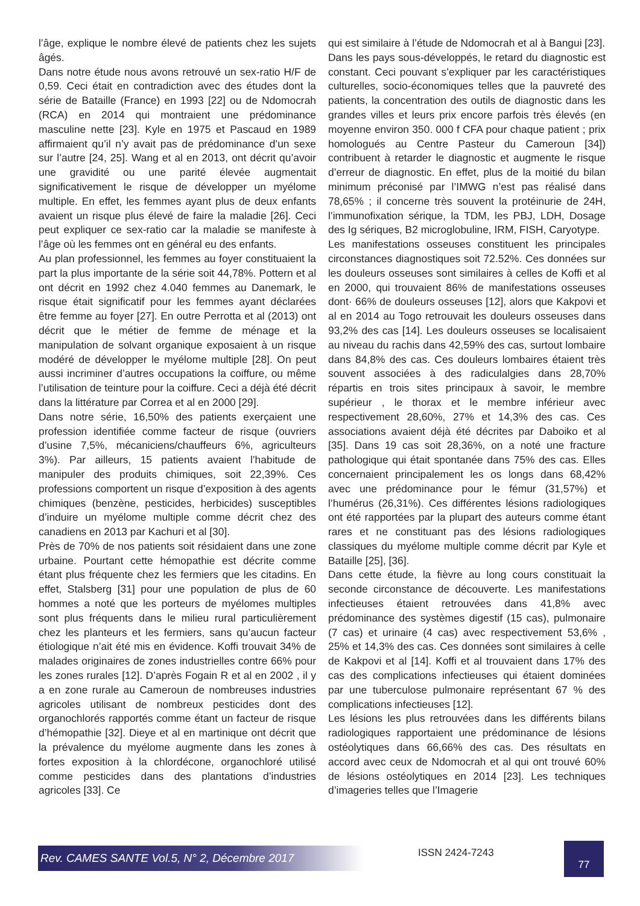l’âge, explique le nombre élevé de patients chez les sujets âgés.
Dans notre étude nous avons retrouvé un sex-ratio H/F de 0,59. Ceci était en contradiction avec des études dont la série de Bataille (France) en 1993 [22] ou de Ndomocrah (RCA) en 2014 qui montraient une prédominance masculine nette [23]. Kyle en 1975 et Pascaud en 1989 affirmaient qu’il n’y avait pas de prédominance d’un sexe sur l’autre [24, 25]. Wang et al en 2013, ont décrit qu’avoir une gravidité ou une parité élevée augmentait significativement le risque de développer un myélome multiple. En effet, les femmes ayant plus de deux enfants avaient un risque plus élevé de faire la maladie [26]. Ceci peut expliquer ce sex-ratio car la maladie se manifeste à l’âge où les femmes ont en général eu des enfants.
Au plan professionnel, les femmes au foyer constituaient la part la plus importante de la série soit 44,78%. Pottern et al ont décrit en 1992 chez 4.040 femmes au Danemark, le risque était significatif pour les femmes ayant déclarées être femme au foyer [27]. En outre Perrotta et al (2013) ont décrit que le métier de femme de ménage et la manipulation de solvant organique exposaient à un risque modéré de développer le myélome multiple [28]. On peut aussi incriminer d’autres occupations la coiffure, ou même l’utilisation de teinture pour la coiffure. Ceci a déjà été décrit dans la littérature par Correa et al en 2000 [29].
Dans notre série, 16,50% des patients exerçaient une profession identifiée comme facteur de risque (ouvriers d’usine 7,5%, mécaniciens/chauffeurs 6%, agriculteurs 3%). Par ailleurs, 15 patients avaient l’habitude de manipuler des produits chimiques, soit 22,39%. Ces professions comportent un risque d’exposition à des agents chimiques (benzène, pesticides, herbicides) susceptibles d’induire un myélome multiple comme décrit chez des canadiens en 2013 par Kachuri et al [30].
Près de 70% de nos patients soit résidaient dans une zone urbaine. Pourtant cette hémopathie est décrite comme étant plus fréquente chez les fermiers que les citadins. En effet, Stalsberg [31] pour une population de plus de 60 hommes a noté que les porteurs de myélomes multiples sont plus fréquents dans le milieu rural particulièrement chez les planteurs et les fermiers, sans qu’aucun facteur étiologique n’ait été mis en évidence. Koffi trouvait 34% de malades originaires de zones industrielles contre 66% pour les zones rurales [12]. D’après Fogain R et al en 2002 , il y a en zone rurale au Cameroun de nombreuses industries agricoles utilisant de nombreux pesticides dont des organochlorés rapportés comme étant un facteur de risque d’hémopathie [32]. Dieye et al en martinique ont décrit que la prévalence du myélome augmente dans les zones à fortes exposition à la chlordécone, organochloré utilisé comme pesticides dans des plantations d’industries agricoles [33]. Ce
qui est similaire à l’étude de Ndomocrah et al à Bangui [23].
Dans les pays sous-développés, le retard du diagnostic est constant. Ceci pouvant s’expliquer par les caractéristiques culturelles, socio-économiques telles que la pauvreté des patients, la concentration des outils de diagnostic dans les grandes villes et leurs prix encore parfois très élevés (en moyenne environ 350. 000 f CFA pour chaque patient ; prix homologués au Centre Pasteur du Cameroun [34]) contribuent à retarder le diagnostic et augmente le risque d’erreur de diagnostic. En effet, plus de la moitié du bilan minimum préconisé par l’IMWG n’est pas réalisé dans 78,65% ; il concerne très souvent la protéinurie de 24H, l’immunofixation sérique, la TDM, les PBJ, LDH, Dosage des Ig sériques, B2 microglobuline, IRM, FISH, Caryotype.
Les manifestations osseuses constituent les principales circonstances diagnostiques soit 72.52%. Ces données sur les douleurs osseuses sont similaires à celles de Koffi et al en 2000, qui trouvaient 86% de manifestations osseuses dont· 66% de douleurs osseuses [12], alors que Kakpovi et al en 2014 au Togo retrouvait les douleurs osseuses dans 93,2% des cas [14]. Les douleurs osseuses se localisaient au niveau du rachis dans 42,59% des cas, surtout lombaire dans 84,8% des cas. Ces douleurs lombaires étaient très souvent associées à des radiculalgies dans 28,70% répartis en trois sites principaux à savoir, le membre supérieur , le thorax et le membre inférieur avec respectivement 28,60%, 27% et 14,3% des cas. Ces associations avaient déjà été décrites par Daboiko et al [35]. Dans 19 cas soit 28,36%, on a noté une fracture pathologique qui était spontanée dans 75% des cas. Elles concernaient principalement les os longs dans 68,42% avec une prédominance pour le fémur (31,57%) et l’humérus (26,31%). Ces différentes lésions radiologiques ont été rapportées par la plupart des auteurs comme étant rares et ne constituant pas des lésions radiologiques classiques du myélome multiple comme décrit par Kyle et Bataille [25], [36].
Dans cette étude, la fièvre au long cours constituait la seconde circonstance de découverte. Les manifestations infectieuses étaient retrouvées dans 41,8% avec prédominance des systèmes digestif (15 cas), pulmonaire (7 cas) et urinaire (4 cas) avec respectivement 53,6% , 25% et 14,3% des cas. Ces données sont similaires à celle de Kakpovi et al [14]. Koffi et al trouvaient dans 17% des cas des complications infectieuses qui étaient dominées par une tuberculose pulmonaire représentant 67 % des complications infectieuses [12].
Les lésions les plus retrouvées dans les différents bilans radiologiques rapportaient une prédominance de lésions ostéolytiques dans 66,66% des cas. Des résultats en accord avec ceux de Ndomocrah et al qui ont trouvé 60% de lésions ostéolytiques en 2014 [23]. Les techniques d’imageries telles que l’Imagerie
Rev. CAMES SANTE Vol.5, N° 2, Décembre 2017 ISSN 2424-7243 77